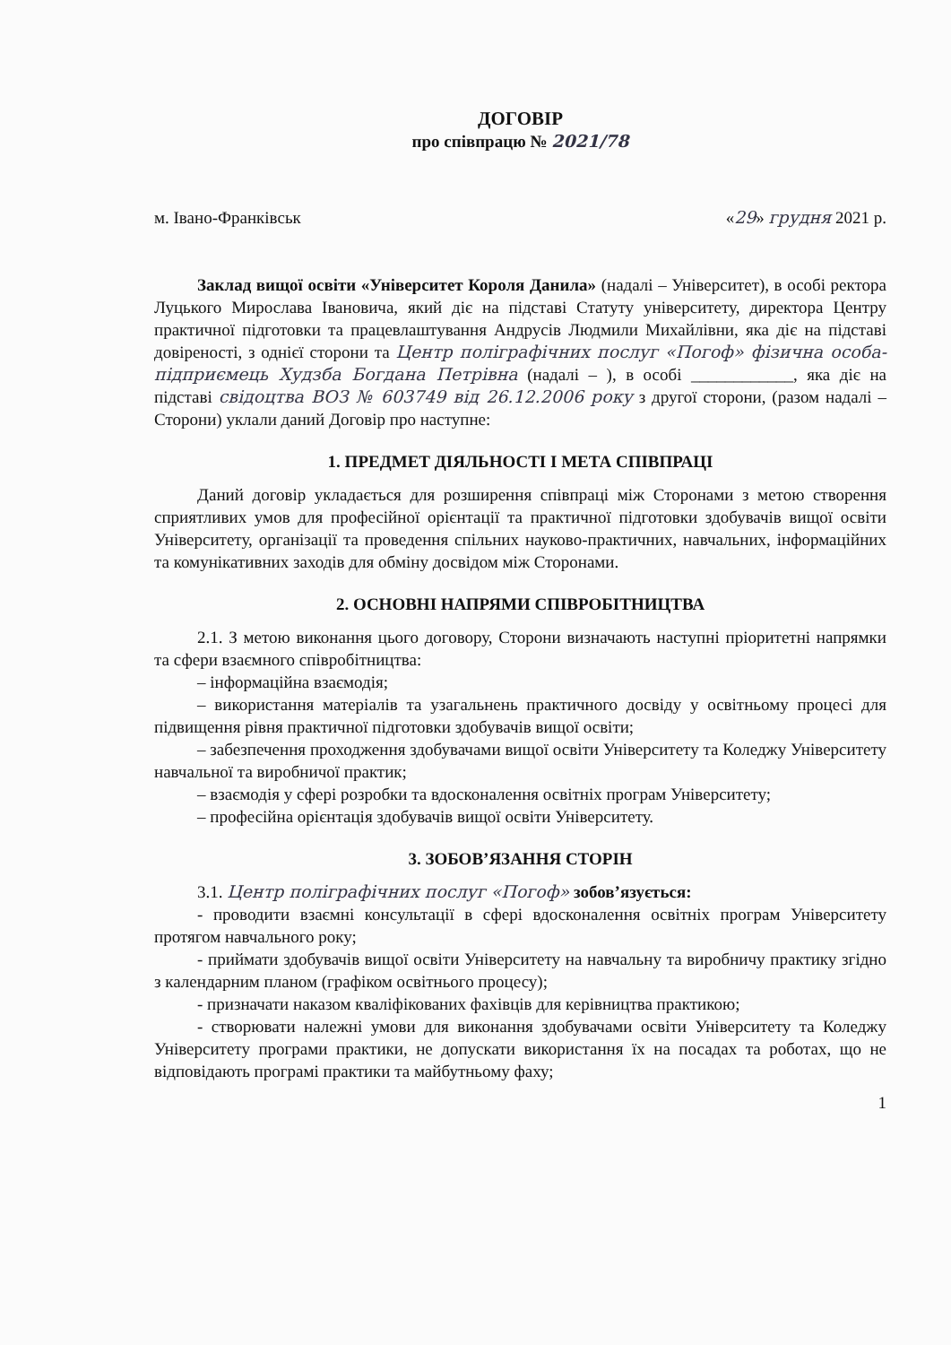ДОГОВІР
про співпрацю № 2021/78
м. Івано-Франківськ «29» грудня 2021 р.
Заклад вищої освіти «Університет Короля Данила» (надалі – Університет), в особі ректора Луцького Мирослава Івановича, який діє на підставі Статуту університету, директора Центру практичної підготовки та працевлаштування Андрусів Людмили Михайлівни, яка діє на підставі довіреності, з однієї сторони та Центр поліграфічних послуг «Погоф» фізична особа-підприємець Худзба Богдана Петрівна (надалі – ), в особі ____________, яка діє на підставі свідоцтва ВОЗ № 603749 від 26.12.2006 року з другої сторони, (разом надалі – Сторони) уклали даний Договір про наступне:
1. ПРЕДМЕТ ДІЯЛЬНОСТІ І МЕТА СПІВПРАЦІ
Даний договір укладається для розширення співпраці між Сторонами з метою створення сприятливих умов для професійної орієнтації та практичної підготовки здобувачів вищої освіти Університету, організації та проведення спільних науково-практичних, навчальних, інформаційних та комунікативних заходів для обміну досвідом між Сторонами.
2. ОСНОВНІ НАПРЯМИ СПІВРОБІТНИЦТВА
2.1. З метою виконання цього договору, Сторони визначають наступні пріоритетні напрямки та сфери взаємного співробітництва:
– інформаційна взаємодія;
– використання матеріалів та узагальнень практичного досвіду у освітньому процесі для підвищення рівня практичної підготовки здобувачів вищої освіти;
– забезпечення проходження здобувачами вищої освіти Університету та Коледжу Університету навчальної та виробничої практик;
– взаємодія у сфері розробки та вдосконалення освітніх програм Університету;
– професійна орієнтація здобувачів вищої освіти Університету.
3. ЗОБОВ’ЯЗАННЯ СТОРІН
3.1. Центр поліграфічних послуг «Погоф» зобов’язується:
- проводити взаємні консультації в сфері вдосконалення освітніх програм Університету протягом навчального року;
- приймати здобувачів вищої освіти Університету на навчальну та виробничу практику згідно з календарним планом (графіком освітнього процесу);
- призначати наказом кваліфікованих фахівців для керівництва практикою;
- створювати належні умови для виконання здобувачами освіти Університету та Коледжу Університету програми практики, не допускати використання їх на посадах та роботах, що не відповідають програмі практики та майбутньому фаху;
1